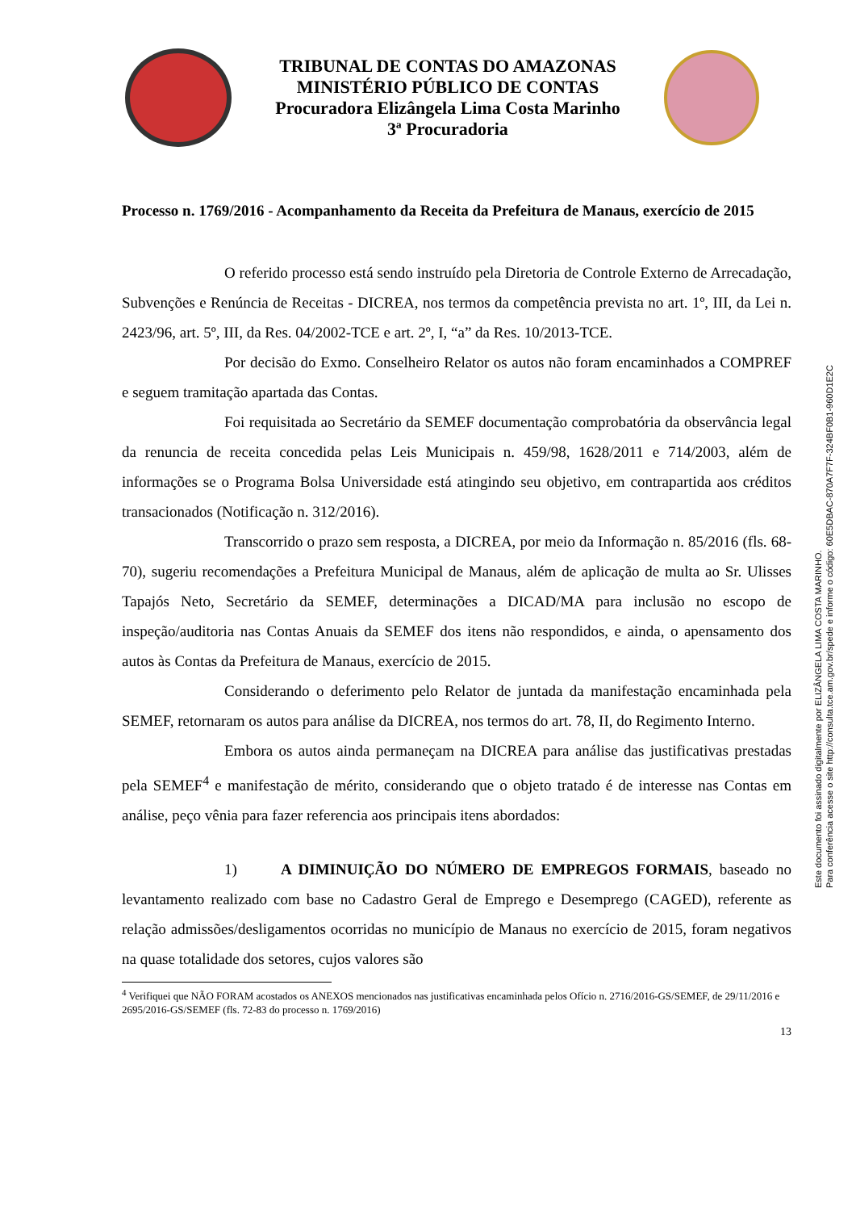TRIBUNAL DE CONTAS DO AMAZONAS
MINISTÉRIO PÚBLICO DE CONTAS
Procuradora Elizângela Lima Costa Marinho
3ª Procuradoria
Processo n. 1769/2016 - Acompanhamento da Receita da Prefeitura de Manaus, exercício de 2015
O referido processo está sendo instruído pela Diretoria de Controle Externo de Arrecadação, Subvenções e Renúncia de Receitas - DICREA, nos termos da competência prevista no art. 1º, III, da Lei n. 2423/96, art. 5º, III, da Res. 04/2002-TCE e art. 2º, I, “a” da Res. 10/2013-TCE.
Por decisão do Exmo. Conselheiro Relator os autos não foram encaminhados a COMPREF e seguem tramitação apartada das Contas.
Foi requisitada ao Secretário da SEMEF documentação comprobatória da observância legal da renuncia de receita concedida pelas Leis Municipais n. 459/98, 1628/2011 e 714/2003, além de informações se o Programa Bolsa Universidade está atingindo seu objetivo, em contrapartida aos créditos transacionados (Notificação n. 312/2016).
Transcorrido o prazo sem resposta, a DICREA, por meio da Informação n. 85/2016 (fls. 68-70), sugeriu recomendações a Prefeitura Municipal de Manaus, além de aplicação de multa ao Sr. Ulisses Tapajós Neto, Secretário da SEMEF, determinações a DICAD/MA para inclusão no escopo de inspeção/auditoria nas Contas Anuais da SEMEF dos itens não respondidos, e ainda, o apensamento dos autos às Contas da Prefeitura de Manaus, exercício de 2015.
Considerando o deferimento pelo Relator de juntada da manifestação encaminhada pela SEMEF, retornaram os autos para análise da DICREA, nos termos do art. 78, II, do Regimento Interno.
Embora os autos ainda permaneçam na DICREA para análise das justificativas prestadas pela SEMEF<sup>4</sup> e manifestação de mérito, considerando que o objeto tratado é de interesse nas Contas em análise, peço vênia para fazer referencia aos principais itens abordados:
1) A DIMINUIÇÃO DO NÚMERO DE EMPREGOS FORMAIS, baseado no levantamento realizado com base no Cadastro Geral de Emprego e Desemprego (CAGED), referente as relação admissões/desligamentos ocorridas no município de Manaus no exercício de 2015, foram negativos na quase totalidade dos setores, cujos valores são
<sup>4</sup> Verifiquei que NÃO FORAM acostados os ANEXOS mencionados nas justificativas encaminhada pelos Ofício n. 2716/2016-GS/SEMEF, de 29/11/2016 e 2695/2016-GS/SEMEF (fls. 72-83 do processo n. 1769/2016)
13
Este documento foi assinado digitalmente por ELIZÂNGELA LIMA COSTA MARINHO.
Para conferência acesse o site http://consulta.tce.am.gov.br/spede e informe o código: 60E5DBAC-870A7F7F-324BF0B1-960D1E2C